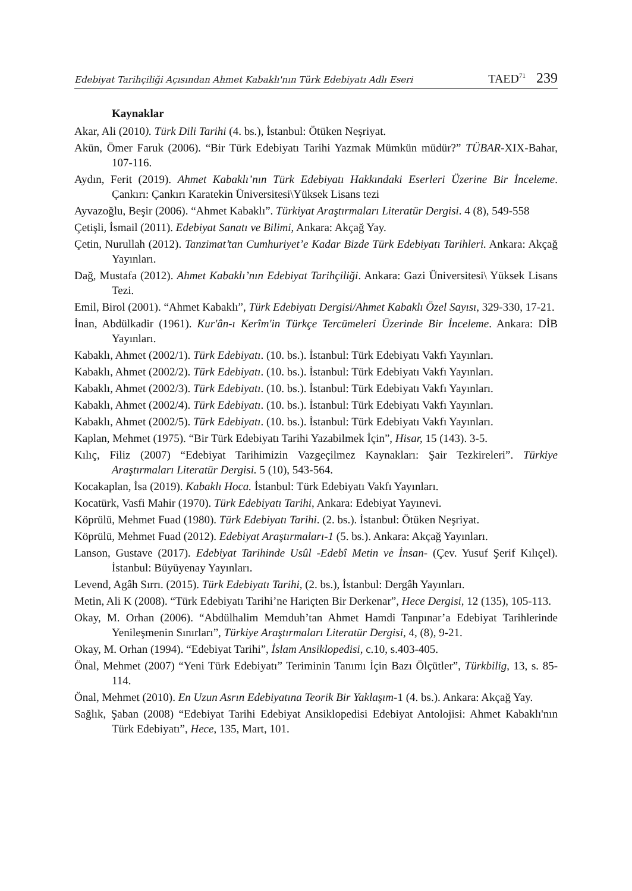Edebiyat Tarihçiliği Açısından Ahmet Kabaklı'nın Türk Edebiyatı Adlı Eseri TAED<sup>71</sup> 239
Kaynaklar
Akar, Ali (2010). Türk Dili Tarihi (4. bs.), İstanbul: Ötüken Neşriyat.
Akün, Ömer Faruk (2006). “Bir Türk Edebiyatı Tarihi Yazmak Mümkün müdür?” TÜBAR-XIX-Bahar, 107-116.
Aydın, Ferit (2019). Ahmet Kabaklı’nın Türk Edebiyatı Hakkındaki Eserleri Üzerine Bir İnceleme. Çankırı: Çankırı Karatekin Üniversitesi\Yüksek Lisans tezi
Ayvazoğlu, Beşir (2006). “Ahmet Kabaklı”. Türkiyat Araştırmaları Literatür Dergisi. 4 (8), 549-558
Çetişli, İsmail (2011). Edebiyat Sanatı ve Bilimi, Ankara: Akçağ Yay.
Çetin, Nurullah (2012). Tanzimat’tan Cumhuriyet’e Kadar Bizde Türk Edebiyatı Tarihleri. Ankara: Akçağ Yayınları.
Dağ, Mustafa (2012). Ahmet Kabaklı’nın Edebiyat Tarihçiliği. Ankara: Gazi Üniversitesi\ Yüksek Lisans Tezi.
Emil, Birol (2001). “Ahmet Kabaklı”, Türk Edebiyatı Dergisi/Ahmet Kabaklı Özel Sayısı, 329-330, 17-21.
İnan, Abdülkadir (1961). Kur'ân-ı Kerîm'in Türkçe Tercümeleri Üzerinde Bir İnceleme. Ankara: DİB Yayınları.
Kabaklı, Ahmet (2002/1). Türk Edebiyatı. (10. bs.). İstanbul: Türk Edebiyatı Vakfı Yayınları.
Kabaklı, Ahmet (2002/2). Türk Edebiyatı. (10. bs.). İstanbul: Türk Edebiyatı Vakfı Yayınları.
Kabaklı, Ahmet (2002/3). Türk Edebiyatı. (10. bs.). İstanbul: Türk Edebiyatı Vakfı Yayınları.
Kabaklı, Ahmet (2002/4). Türk Edebiyatı. (10. bs.). İstanbul: Türk Edebiyatı Vakfı Yayınları.
Kabaklı, Ahmet (2002/5). Türk Edebiyatı. (10. bs.). İstanbul: Türk Edebiyatı Vakfı Yayınları.
Kaplan, Mehmet (1975). “Bir Türk Edebiyatı Tarihi Yazabilmek İçin”, Hisar, 15 (143). 3-5.
Kılıç, Filiz (2007) “Edebiyat Tarihimizin Vazgeçilmez Kaynakları: Şair Tezkireleri”. Türkiye Araştırmaları Literatür Dergisi. 5 (10), 543-564.
Kocakaplan, İsa (2019). Kabaklı Hoca. İstanbul: Türk Edebiyatı Vakfı Yayınları.
Kocatürk, Vasfi Mahir (1970). Türk Edebiyatı Tarihi, Ankara: Edebiyat Yayınevi.
Köprülü, Mehmet Fuad (1980). Türk Edebiyatı Tarihi. (2. bs.). İstanbul: Ötüken Neşriyat.
Köprülü, Mehmet Fuad (2012). Edebiyat Araştırmaları-1 (5. bs.). Ankara: Akçağ Yayınları.
Lanson, Gustave (2017). Edebiyat Tarihinde Usûl -Edebî Metin ve İnsan- (Çev. Yusuf Şerif Kılıçel). İstanbul: Büyüyenay Yayınları.
Levend, Agâh Sırrı. (2015). Türk Edebiyatı Tarihi, (2. bs.), İstanbul: Dergâh Yayınları.
Metin, Ali K (2008). “Türk Edebiyatı Tarihi’ne Hariçten Bir Derkenar”, Hece Dergisi, 12 (135), 105-113.
Okay, M. Orhan (2006). “Abdülhalim Memduh’tan Ahmet Hamdi Tanpınar’a Edebiyat Tarihlerinde Yenileşmenin Sınırları”, Türkiye Araştırmaları Literatür Dergisi, 4, (8), 9-21.
Okay, M. Orhan (1994). “Edebiyat Tarihi”, İslam Ansiklopedisi, c.10, s.403-405.
Önal, Mehmet (2007) “Yeni Türk Edebiyatı” Teriminin Tanımı İçin Bazı Ölçütler”, Türkbilig, 13, s. 85-114.
Önal, Mehmet (2010). En Uzun Asrın Edebiyatına Teorik Bir Yaklaşım-1 (4. bs.). Ankara: Akçağ Yay.
Sağlık, Şaban (2008) “Edebiyat Tarihi Edebiyat Ansiklopedisi Edebiyat Antolojisi: Ahmet Kabaklı'nın Türk Edebiyatı”, Hece, 135, Mart, 101.